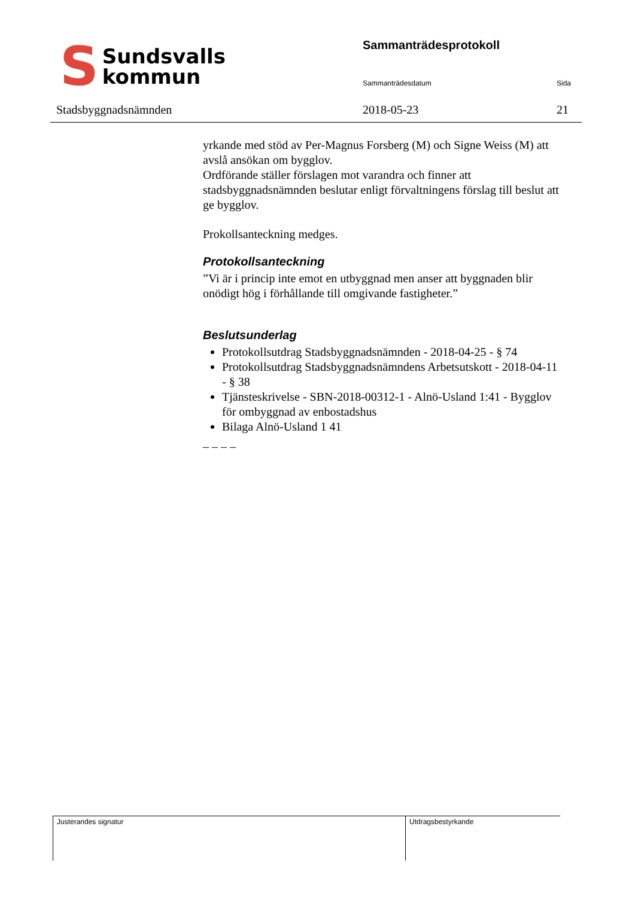S
Sundsvalls
kommun
Sammanträdesprotokoll
Sammanträdesdatum Sida
Stadsbyggnadsnämnden 2018-05-23 21
yrkande med stöd av Per-Magnus Forsberg (M) och Signe Weiss (M) att avslå ansökan om bygglov.
Ordförande ställer förslagen mot varandra och finner att stadsbyggnadsnämnden beslutar enligt förvaltningens förslag till beslut att ge bygglov.
Prokollsanteckning medges.
Protokollsanteckning
”Vi är i princip inte emot en utbyggnad men anser att byggnaden blir onödigt hög i förhållande till omgivande fastigheter.”
Beslutsunderlag
Protokollsutdrag Stadsbyggnadsnämnden - 2018-04-25 - § 74
Protokollsutdrag Stadsbyggnadsnämndens Arbetsutskott - 2018-04-11 - § 38
Tjänsteskrivelse - SBN-2018-00312-1 - Alnö-Usland 1:41 - Bygglov för ombyggnad av enbostadshus
Bilaga Alnö-Usland 1 41
– – – –
Justerandes signatur Utdragsbestyrkande